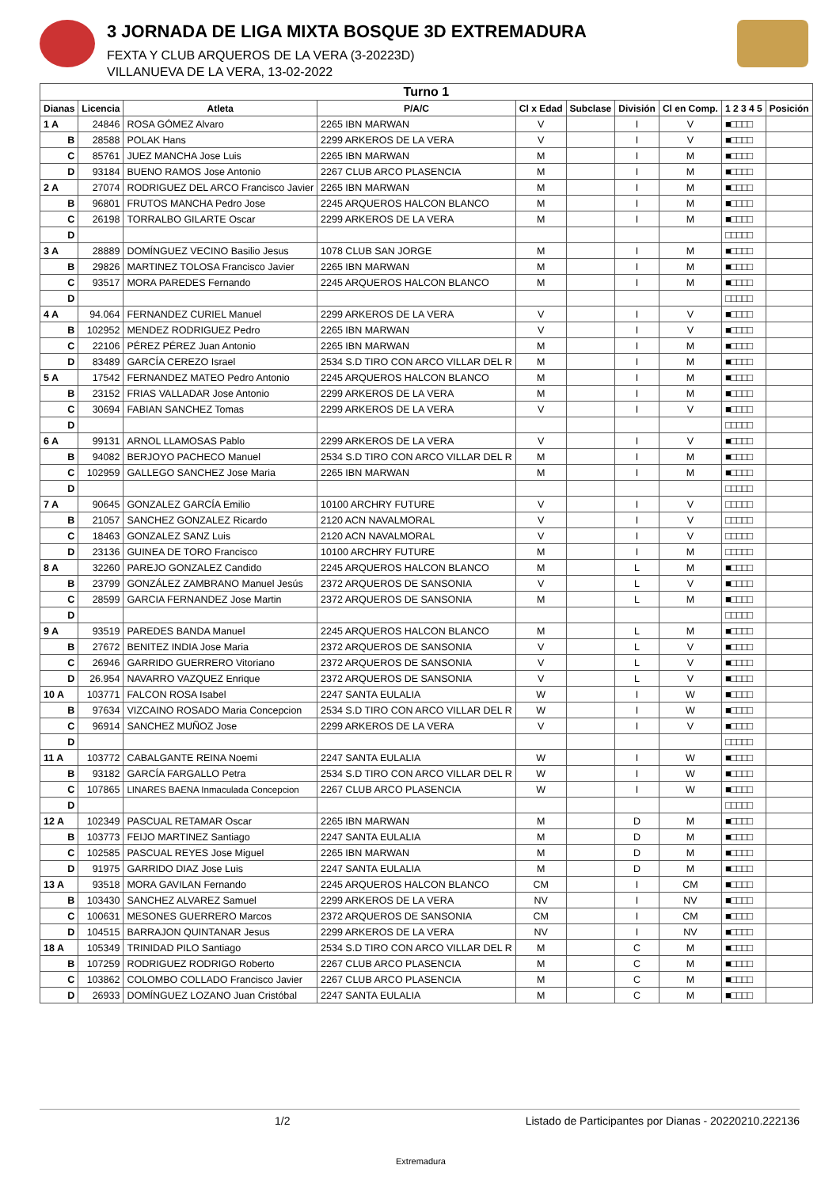3 JORNADA DE LIGA MIXTA BOSQUE 3D EXTREMADURA
FEXTA Y CLUB ARQUEROS DE LA VERA (3-20223D)
VILLANUEVA DE LA VERA, 13-02-2022
| Turno 1 | | | | | | | | | |
| Dianas | Licencia | Atleta | P/A/C | Cl x Edad | Subclase | División | Cl en Comp. | 1 2 3 4 5 | Posición |
| 1 A | 24846 | ROSA GÓMEZ Alvaro | 2265 IBN MARWAN | V | | I | V | ■□□□□ | |
| B | 28588 | POLAK Hans | 2299 ARKEROS DE LA VERA | V | | I | V | ■□□□□ | |
| C | 85761 | JUEZ MANCHA Jose Luis | 2265 IBN MARWAN | M | | I | M | ■□□□□ | |
| D | 93184 | BUENO RAMOS Jose Antonio | 2267 CLUB ARCO PLASENCIA | M | | I | M | ■□□□□ | |
| 2 A | 27074 | RODRIGUEZ DEL ARCO Francisco Javier | 2265 IBN MARWAN | M | | I | M | ■□□□□ | |
| B | 96801 | FRUTOS MANCHA Pedro Jose | 2245 ARQUEROS HALCON BLANCO | M | | I | M | ■□□□□ | |
| C | 26198 | TORRALBO GILARTE Oscar | 2299 ARKEROS DE LA VERA | M | | I | M | ■□□□□ | |
| D | | | | | | | | □□□□□ | |
| 3 A | 28889 | DOMÍNGUEZ VECINO Basilio Jesus | 1078 CLUB SAN JORGE | M | | I | M | ■□□□□ | |
| B | 29826 | MARTINEZ TOLOSA Francisco Javier | 2265 IBN MARWAN | M | | I | M | ■□□□□ | |
| C | 93517 | MORA PAREDES Fernando | 2245 ARQUEROS HALCON BLANCO | M | | I | M | ■□□□□ | |
| D | | | | | | | | □□□□□ | |
| 4 A | 94.064 | FERNANDEZ CURIEL Manuel | 2299 ARKEROS DE LA VERA | V | | I | V | ■□□□□ | |
| B | 102952 | MENDEZ RODRIGUEZ Pedro | 2265 IBN MARWAN | V | | I | V | ■□□□□ | |
| C | 22106 | PÉREZ PÉREZ Juan Antonio | 2265 IBN MARWAN | M | | I | M | ■□□□□ | |
| D | 83489 | GARCÍA CEREZO Israel | 2534 S.D TIRO CON ARCO VILLAR DEL R | M | | I | M | ■□□□□ | |
| 5 A | 17542 | FERNANDEZ MATEO Pedro Antonio | 2245 ARQUEROS HALCON BLANCO | M | | I | M | ■□□□□ | |
| B | 23152 | FRIAS VALLADAR Jose Antonio | 2299 ARKEROS DE LA VERA | M | | I | M | ■□□□□ | |
| C | 30694 | FABIAN SANCHEZ Tomas | 2299 ARKEROS DE LA VERA | V | | I | V | ■□□□□ | |
| D | | | | | | | | □□□□□ | |
| 6 A | 99131 | ARNOL LLAMOSAS Pablo | 2299 ARKEROS DE LA VERA | V | | I | V | ■□□□□ | |
| B | 94082 | BERJOYO PACHECO Manuel | 2534 S.D TIRO CON ARCO VILLAR DEL R | M | | I | M | ■□□□□ | |
| C | 102959 | GALLEGO SANCHEZ Jose Maria | 2265 IBN MARWAN | M | | I | M | ■□□□□ | |
| D | | | | | | | | □□□□□ | |
| 7 A | 90645 | GONZALEZ GARCÍA Emilio | 10100 ARCHRY FUTURE | V | | I | V | □□□□□ | |
| B | 21057 | SANCHEZ GONZALEZ Ricardo | 2120 ACN NAVALMORAL | V | | I | V | □□□□□ | |
| C | 18463 | GONZALEZ SANZ Luis | 2120 ACN NAVALMORAL | V | | I | V | □□□□□ | |
| D | 23136 | GUINEA DE TORO Francisco | 10100 ARCHRY FUTURE | M | | I | M | □□□□□ | |
| 8 A | 32260 | PAREJO GONZALEZ Candido | 2245 ARQUEROS HALCON BLANCO | M | | L | M | ■□□□□ | |
| B | 23799 | GONZÁLEZ ZAMBRANO Manuel Jesús | 2372 ARQUEROS DE SANSONIA | V | | L | V | ■□□□□ | |
| C | 28599 | GARCIA FERNANDEZ Jose Martin | 2372 ARQUEROS DE SANSONIA | M | | L | M | ■□□□□ | |
| D | | | | | | | | □□□□□ | |
| 9 A | 93519 | PAREDES BANDA Manuel | 2245 ARQUEROS HALCON BLANCO | M | | L | M | ■□□□□ | |
| B | 27672 | BENITEZ INDIA Jose Maria | 2372 ARQUEROS DE SANSONIA | V | | L | V | ■□□□□ | |
| C | 26946 | GARRIDO GUERRERO Vitoriano | 2372 ARQUEROS DE SANSONIA | V | | L | V | ■□□□□ | |
| D | 26.954 | NAVARRO VAZQUEZ Enrique | 2372 ARQUEROS DE SANSONIA | V | | L | V | ■□□□□ | |
| 10 A | 103771 | FALCON ROSA Isabel | 2247 SANTA EULALIA | W | | I | W | ■□□□□ | |
| B | 97634 | VIZCAINO ROSADO Maria Concepcion | 2534 S.D TIRO CON ARCO VILLAR DEL R | W | | I | W | ■□□□□ | |
| C | 96914 | SANCHEZ MUÑOZ Jose | 2299 ARKEROS DE LA VERA | V | | I | V | ■□□□□ | |
| D | | | | | | | | □□□□□ | |
| 11 A | 103772 | CABALGANTE REINA Noemi | 2247 SANTA EULALIA | W | | I | W | ■□□□□ | |
| B | 93182 | GARCÍA FARGALLO Petra | 2534 S.D TIRO CON ARCO VILLAR DEL R | W | | I | W | ■□□□□ | |
| C | 107865 | LINARES BAENA Inmaculada Concepcion | 2267 CLUB ARCO PLASENCIA | W | | I | W | ■□□□□ | |
| D | | | | | | | | □□□□□ | |
| 12 A | 102349 | PASCUAL RETAMAR Oscar | 2265 IBN MARWAN | M | | D | M | ■□□□□ | |
| B | 103773 | FEIJO MARTINEZ Santiago | 2247 SANTA EULALIA | M | | D | M | ■□□□□ | |
| C | 102585 | PASCUAL REYES Jose Miguel | 2265 IBN MARWAN | M | | D | M | ■□□□□ | |
| D | 91975 | GARRIDO DIAZ Jose Luis | 2247 SANTA EULALIA | M | | D | M | ■□□□□ | |
| 13 A | 93518 | MORA GAVILAN Fernando | 2245 ARQUEROS HALCON BLANCO | CM | | I | CM | ■□□□□ | |
| B | 103430 | SANCHEZ ALVAREZ Samuel | 2299 ARKEROS DE LA VERA | NV | | I | NV | ■□□□□ | |
| C | 100631 | MESONES GUERRERO Marcos | 2372 ARQUEROS DE SANSONIA | CM | | I | CM | ■□□□□ | |
| D | 104515 | BARRAJON QUINTANAR Jesus | 2299 ARKEROS DE LA VERA | NV | | I | NV | ■□□□□ | |
| 18 A | 105349 | TRINIDAD PILO Santiago | 2534 S.D TIRO CON ARCO VILLAR DEL R | M | | C | M | ■□□□□ | |
| B | 107259 | RODRIGUEZ RODRIGO Roberto | 2267 CLUB ARCO PLASENCIA | M | | C | M | ■□□□□ | |
| C | 103862 | COLOMBO COLLADO Francisco Javier | 2267 CLUB ARCO PLASENCIA | M | | C | M | ■□□□□ | |
| D | 26933 | DOMÍNGUEZ LOZANO Juan Cristóbal | 2247 SANTA EULALIA | M | | C | M | ■□□□□ | |
1/2 Listado de Participantes por Dianas - 20220210.222136
Extremadura